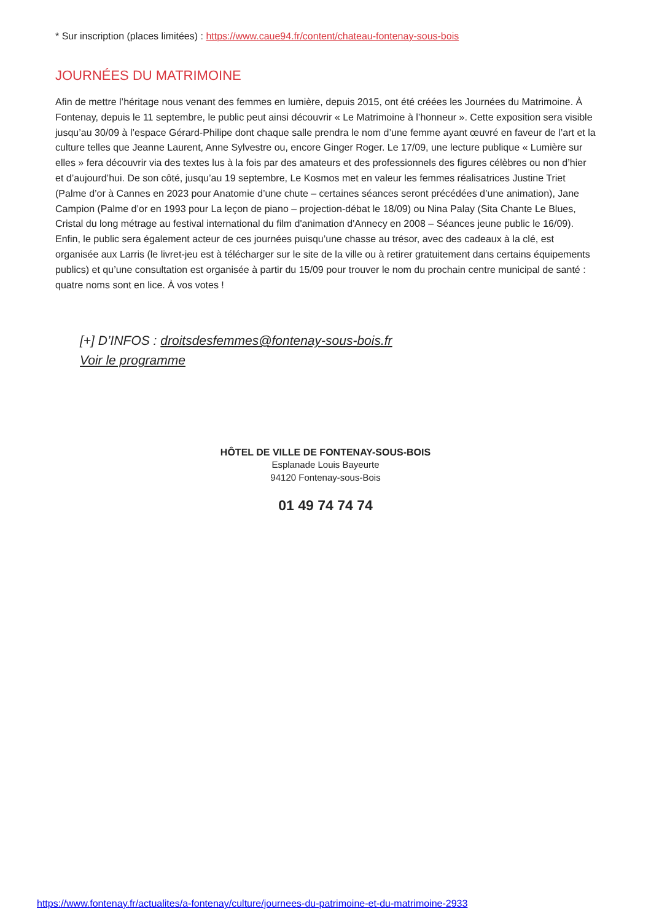* Sur inscription (places limitées) : https://www.caue94.fr/content/chateau-fontenay-sous-bois
JOURNÉES DU MATRIMOINE
Afin de mettre l’héritage nous venant des femmes en lumière, depuis 2015, ont été créées les Journées du Matrimoine. À Fontenay, depuis le 11 septembre, le public peut ainsi découvrir « Le Matrimoine à l’honneur ». Cette exposition sera visible jusqu’au 30/09 à l’espace Gérard-Philipe dont chaque salle prendra le nom d’une femme ayant œuvré en faveur de l’art et la culture telles que Jeanne Laurent, Anne Sylvestre ou, encore Ginger Roger. Le 17/09, une lecture publique « Lumière sur elles » fera découvrir via des textes lus à la fois par des amateurs et des professionnels des figures célèbres ou non d’hier et d’aujourd’hui. De son côté, jusqu’au 19 septembre, Le Kosmos met en valeur les femmes réalisatrices Justine Triet (Palme d’or à Cannes en 2023 pour Anatomie d’une chute – certaines séances seront précédées d’une animation), Jane Campion (Palme d’or en 1993 pour La leçon de piano – projection-débat le 18/09) ou Nina Palay (Sita Chante Le Blues, Cristal du long métrage au festival international du film d'animation d'Annecy en 2008 – Séances jeune public le 16/09). Enfin, le public sera également acteur de ces journées puisqu’une chasse au trésor, avec des cadeaux à la clé, est organisée aux Larris (le livret-jeu est à télécharger sur le site de la ville ou à retirer gratuitement dans certains équipements publics) et qu’une consultation est organisée à partir du 15/09 pour trouver le nom du prochain centre municipal de santé : quatre noms sont en lice. À vos votes !
[+] D’INFOS : droitsdesfemmes@fontenay-sous-bois.fr
Voir le programme
HÔTEL DE VILLE DE FONTENAY-SOUS-BOIS
Esplanade Louis Bayeurte
94120 Fontenay-sous-Bois
01 49 74 74 74
https://www.fontenay.fr/actualites/a-fontenay/culture/journees-du-patrimoine-et-du-matrimoine-2933